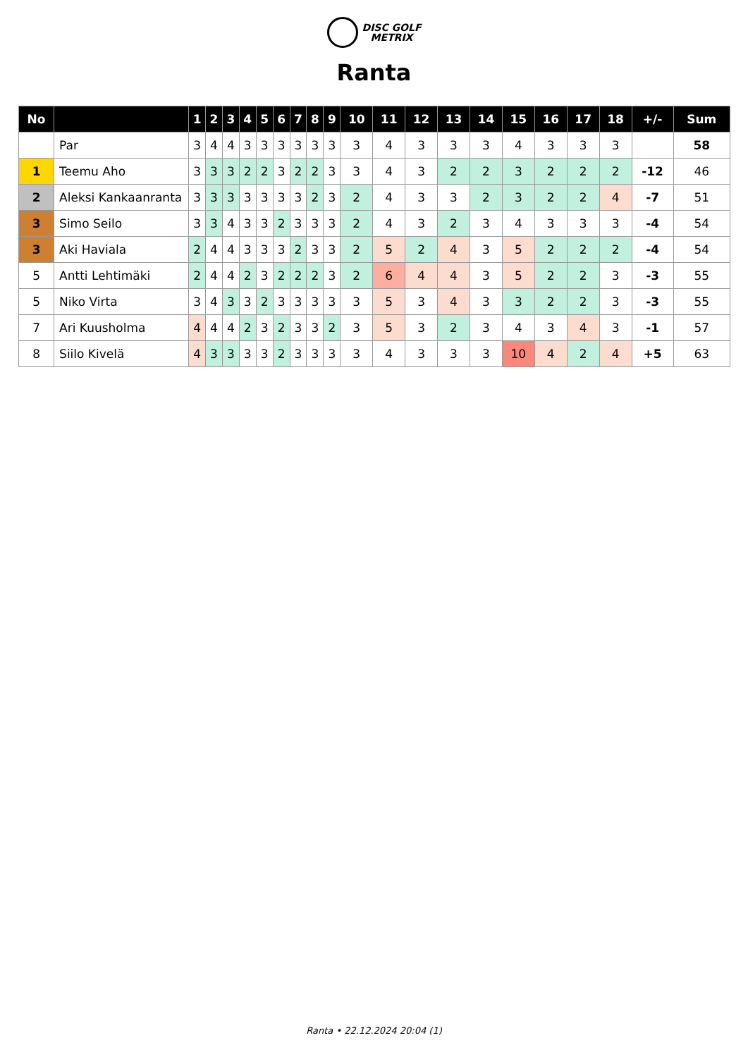DISC GOLF
METRIX
Ranta
| No | | 1 | 2 | 3 | 4 | 5 | 6 | 7 | 8 | 9 | 10 | 11 | 12 | 13 | 14 | 15 | 16 | 17 | 18 | +/- | Sum |
| --- | --- | --- | --- | --- | --- | --- | --- | --- | --- | --- | --- | --- | --- | --- | --- | --- | --- | --- | --- | --- | --- |
| | Par | 3 | 4 | 4 | 3 | 3 | 3 | 3 | 3 | 3 | 3 | 4 | 3 | 3 | 3 | 4 | 3 | 3 | 3 | | 58 |
| 1 | Teemu Aho | 3 | 3 | 3 | 2 | 2 | 3 | 2 | 2 | 3 | 3 | 4 | 3 | 2 | 2 | 3 | 2 | 2 | 2 | -12 | 46 |
| 2 | Aleksi Kankaanranta | 3 | 3 | 3 | 3 | 3 | 3 | 3 | 2 | 3 | 2 | 4 | 3 | 3 | 2 | 3 | 2 | 2 | 4 | -7 | 51 |
| 3 | Simo Seilo | 3 | 3 | 4 | 3 | 3 | 2 | 3 | 3 | 3 | 2 | 4 | 3 | 2 | 3 | 4 | 3 | 3 | 3 | -4 | 54 |
| 3 | Aki Haviala | 2 | 4 | 4 | 3 | 3 | 3 | 2 | 3 | 3 | 2 | 5 | 2 | 4 | 3 | 5 | 2 | 2 | 2 | -4 | 54 |
| 5 | Antti Lehtimäki | 2 | 4 | 4 | 2 | 3 | 2 | 2 | 2 | 3 | 2 | 6 | 4 | 4 | 3 | 5 | 2 | 2 | 3 | -3 | 55 |
| 5 | Niko Virta | 3 | 4 | 3 | 3 | 2 | 3 | 3 | 3 | 3 | 3 | 5 | 3 | 4 | 3 | 3 | 2 | 2 | 3 | -3 | 55 |
| 7 | Ari Kuusholma | 4 | 4 | 4 | 2 | 3 | 2 | 3 | 3 | 2 | 3 | 5 | 3 | 2 | 3 | 4 | 3 | 4 | 3 | -1 | 57 |
| 8 | Siilo Kivelä | 4 | 3 | 3 | 3 | 3 | 2 | 3 | 3 | 3 | 3 | 4 | 3 | 3 | 3 | 10 | 4 | 2 | 4 | +5 | 63 |
Ranta • 22.12.2024 20:04 (1)